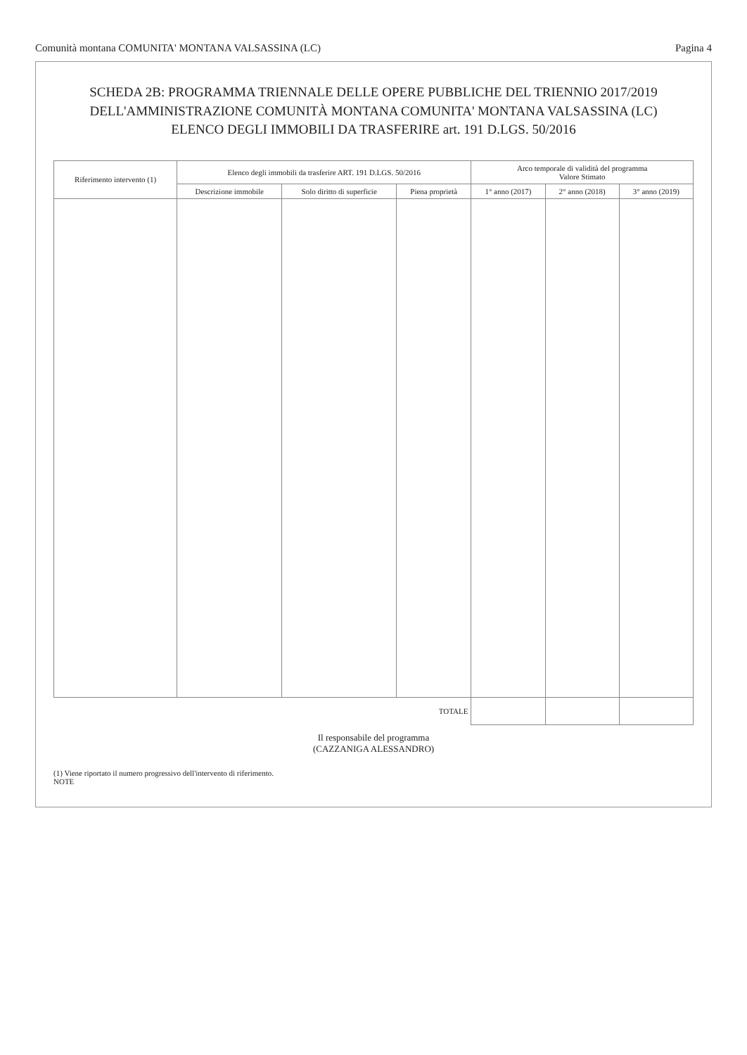Comunità montana COMUNITA' MONTANA VALSASSINA (LC) Pagina 4
SCHEDA 2B: PROGRAMMA TRIENNALE DELLE OPERE PUBBLICHE DEL TRIENNIO 2017/2019
DELL'AMMINISTRAZIONE COMUNITÀ MONTANA COMUNITA' MONTANA VALSASSINA (LC)
ELENCO DEGLI IMMOBILI DA TRASFERIRE art. 191 D.LGS. 50/2016
| Riferimento intervento (1) | Elenco degli immobili da trasferire ART. 191 D.LGS. 50/2016 | | | Arco temporale di validità del programma Valore Stimato | | |
| --- | --- | --- | --- | --- | --- | --- |
| | Descrizione immobile | Solo diritto di superficie | Piena proprietà | 1° anno (2017) | 2° anno (2018) | 3° anno (2019) |
| TOTALE | | | | | | |
Il responsabile del programma
(CAZZANIGA ALESSANDRO)
(1) Viene riportato il numero progressivo dell'intervento di riferimento.
NOTE